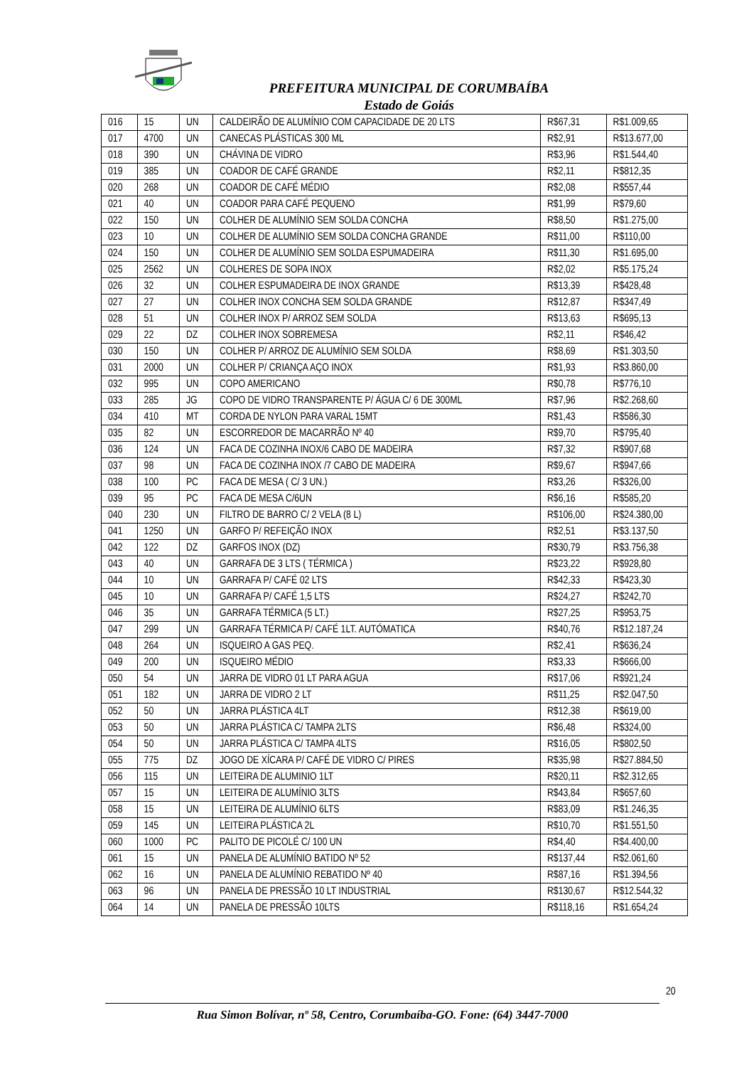PREFEITURA MUNICIPAL DE CORUMBAÍBA
Estado de Goiás
| 016 | 15 | UN | CALDEIRÃO DE ALUMÍNIO COM CAPACIDADE DE 20 LTS | R$67,31 | R$1.009,65 |
| 017 | 4700 | UN | CANECAS PLÁSTICAS 300 ML | R$2,91 | R$13.677,00 |
| 018 | 390 | UN | CHÁVINA DE VIDRO | R$3,96 | R$1.544,40 |
| 019 | 385 | UN | COADOR DE CAFÉ GRANDE | R$2,11 | R$812,35 |
| 020 | 268 | UN | COADOR DE CAFÉ MÉDIO | R$2,08 | R$557,44 |
| 021 | 40 | UN | COADOR PARA CAFÉ PEQUENO | R$1,99 | R$79,60 |
| 022 | 150 | UN | COLHER DE ALUMÍNIO SEM SOLDA CONCHA | R$8,50 | R$1.275,00 |
| 023 | 10 | UN | COLHER DE ALUMÍNIO SEM SOLDA CONCHA GRANDE | R$11,00 | R$110,00 |
| 024 | 150 | UN | COLHER DE ALUMÍNIO SEM SOLDA ESPUMADEIRA | R$11,30 | R$1.695,00 |
| 025 | 2562 | UN | COLHERES DE SOPA INOX | R$2,02 | R$5.175,24 |
| 026 | 32 | UN | COLHER ESPUMADEIRA DE INOX GRANDE | R$13,39 | R$428,48 |
| 027 | 27 | UN | COLHER INOX CONCHA SEM SOLDA GRANDE | R$12,87 | R$347,49 |
| 028 | 51 | UN | COLHER INOX P/ ARROZ SEM SOLDA | R$13,63 | R$695,13 |
| 029 | 22 | DZ | COLHER INOX SOBREMESA | R$2,11 | R$46,42 |
| 030 | 150 | UN | COLHER P/ ARROZ DE ALUMÍNIO SEM SOLDA | R$8,69 | R$1.303,50 |
| 031 | 2000 | UN | COLHER P/ CRIANÇA AÇO INOX | R$1,93 | R$3.860,00 |
| 032 | 995 | UN | COPO AMERICANO | R$0,78 | R$776,10 |
| 033 | 285 | JG | COPO DE VIDRO TRANSPARENTE P/ ÁGUA C/ 6 DE 300ML | R$7,96 | R$2.268,60 |
| 034 | 410 | MT | CORDA DE NYLON PARA VARAL 15MT | R$1,43 | R$586,30 |
| 035 | 82 | UN | ESCORREDOR DE MACARRÃO Nº 40 | R$9,70 | R$795,40 |
| 036 | 124 | UN | FACA DE COZINHA INOX/6 CABO DE MADEIRA | R$7,32 | R$907,68 |
| 037 | 98 | UN | FACA DE COZINHA INOX /7 CABO DE MADEIRA | R$9,67 | R$947,66 |
| 038 | 100 | PC | FACA DE MESA ( C/ 3 UN.) | R$3,26 | R$326,00 |
| 039 | 95 | PC | FACA DE MESA C/6UN | R$6,16 | R$585,20 |
| 040 | 230 | UN | FILTRO DE BARRO C/ 2 VELA (8 L) | R$106,00 | R$24.380,00 |
| 041 | 1250 | UN | GARFO P/ REFEIÇÃO INOX | R$2,51 | R$3.137,50 |
| 042 | 122 | DZ | GARFOS INOX (DZ) | R$30,79 | R$3.756,38 |
| 043 | 40 | UN | GARRAFA DE 3 LTS ( TÉRMICA ) | R$23,22 | R$928,80 |
| 044 | 10 | UN | GARRAFA P/ CAFÉ 02 LTS | R$42,33 | R$423,30 |
| 045 | 10 | UN | GARRAFA P/ CAFÉ 1,5 LTS | R$24,27 | R$242,70 |
| 046 | 35 | UN | GARRAFA TÉRMICA (5 LT.) | R$27,25 | R$953,75 |
| 047 | 299 | UN | GARRAFA TÉRMICA P/ CAFÉ 1LT. AUTÓMATICA | R$40,76 | R$12.187,24 |
| 048 | 264 | UN | ISQUEIRO A GAS PEQ. | R$2,41 | R$636,24 |
| 049 | 200 | UN | ISQUEIRO MÉDIO | R$3,33 | R$666,00 |
| 050 | 54 | UN | JARRA DE VIDRO 01 LT PARA AGUA | R$17,06 | R$921,24 |
| 051 | 182 | UN | JARRA DE VIDRO 2 LT | R$11,25 | R$2.047,50 |
| 052 | 50 | UN | JARRA PLÁSTICA 4LT | R$12,38 | R$619,00 |
| 053 | 50 | UN | JARRA PLÁSTICA C/ TAMPA 2LTS | R$6,48 | R$324,00 |
| 054 | 50 | UN | JARRA PLÁSTICA C/ TAMPA 4LTS | R$16,05 | R$802,50 |
| 055 | 775 | DZ | JOGO DE XÍCARA P/ CAFÉ DE VIDRO C/ PIRES | R$35,98 | R$27.884,50 |
| 056 | 115 | UN | LEITEIRA DE ALUMINIO 1LT | R$20,11 | R$2.312,65 |
| 057 | 15 | UN | LEITEIRA DE ALUMÍNIO 3LTS | R$43,84 | R$657,60 |
| 058 | 15 | UN | LEITEIRA DE ALUMÍNIO 6LTS | R$83,09 | R$1.246,35 |
| 059 | 145 | UN | LEITEIRA PLÁSTICA 2L | R$10,70 | R$1.551,50 |
| 060 | 1000 | PC | PALITO DE PICOLÉ C/ 100 UN | R$4,40 | R$4.400,00 |
| 061 | 15 | UN | PANELA DE ALUMÍNIO BATIDO Nº 52 | R$137,44 | R$2.061,60 |
| 062 | 16 | UN | PANELA DE ALUMÍNIO REBATIDO Nº 40 | R$87,16 | R$1.394,56 |
| 063 | 96 | UN | PANELA DE PRESSÃO 10 LT INDUSTRIAL | R$130,67 | R$12.544,32 |
| 064 | 14 | UN | PANELA DE PRESSÃO 10LTS | R$118,16 | R$1.654,24 |
20
Rua Simon Bolívar, nº 58, Centro, Corumbaíba-GO. Fone: (64) 3447-7000